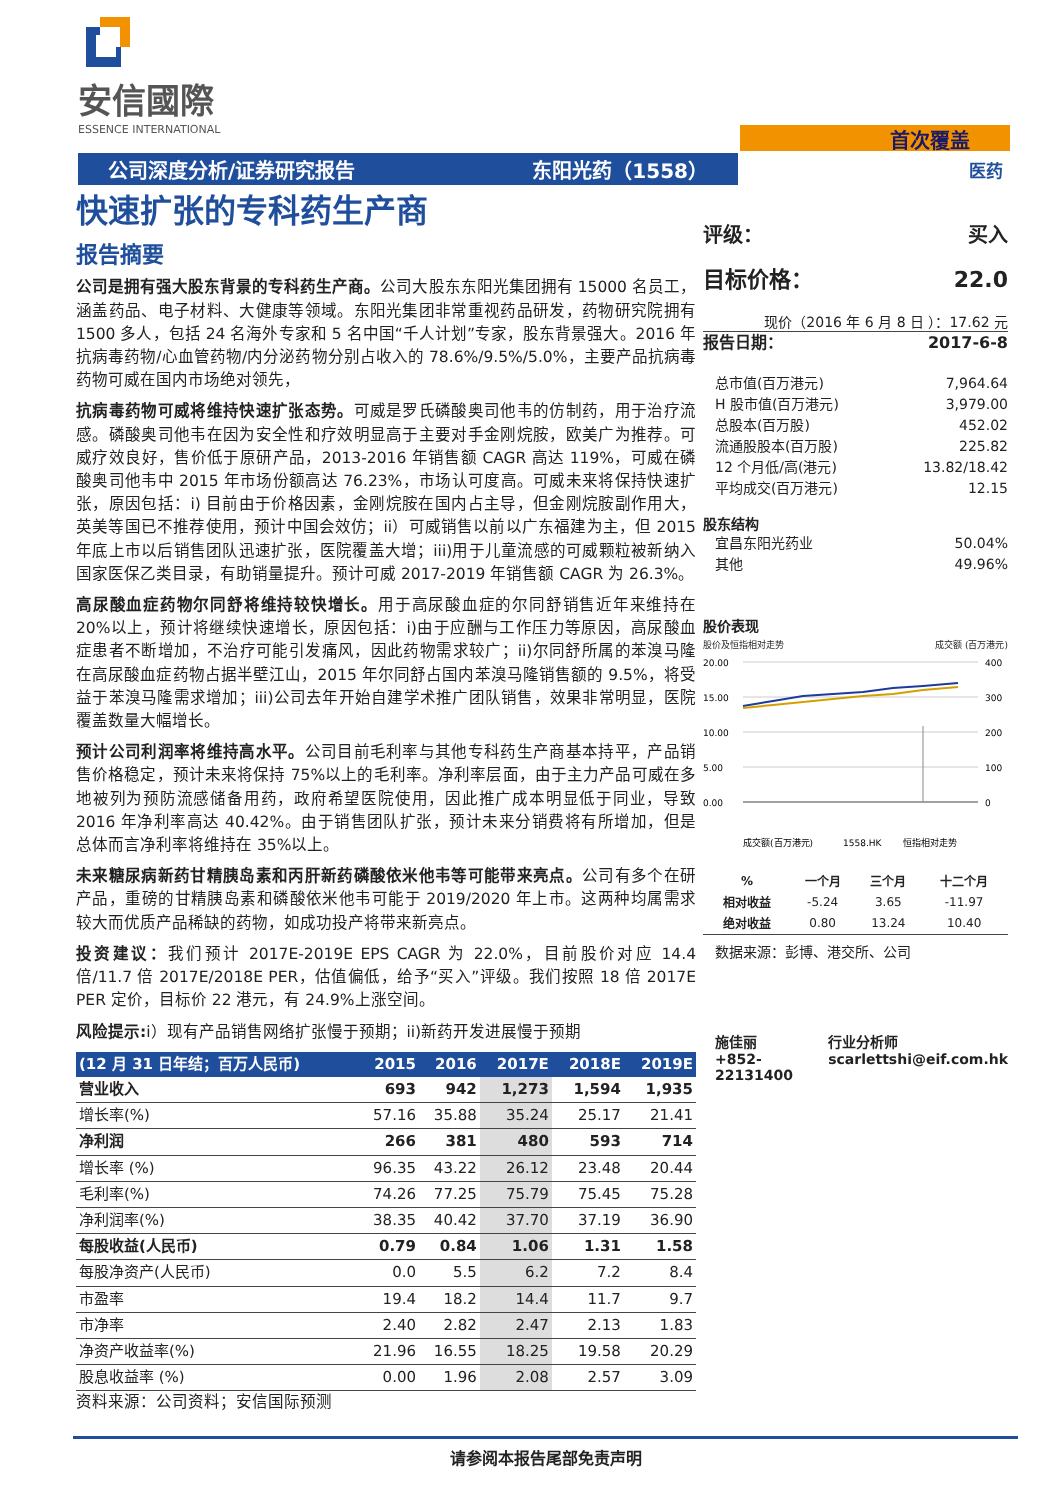安信國際
ESSENCE INTERNATIONAL
首次覆盖
公司深度分析/证券研究报告 东阳光药（1558） 医药
快速扩张的专科药生产商
报告摘要
公司是拥有强大股东背景的专科药生产商。公司大股东东阳光集团拥有 15000 名员工，涵盖药品、电子材料、大健康等领域。东阳光集团非常重视药品研发，药物研究院拥有 1500 多人，包括 24 名海外专家和 5 名中国“千人计划”专家，股东背景强大。2016 年抗病毒药物/心血管药物/内分泌药物分别占收入的 78.6%/9.5%/5.0%，主要产品抗病毒药物可威在国内市场绝对领先，
抗病毒药物可威将维持快速扩张态势。可威是罗氏磷酸奥司他韦的仿制药，用于治疗流感。磷酸奥司他韦在因为安全性和疗效明显高于主要对手金刚烷胺，欧美广为推荐。可威疗效良好，售价低于原研产品，2013-2016 年销售额 CAGR 高达 119%，可威在磷酸奥司他韦中 2015 年市场份额高达 76.23%，市场认可度高。可威未来将保持快速扩张，原因包括：i) 目前由于价格因素，金刚烷胺在国内占主导，但金刚烷胺副作用大，英美等国已不推荐使用，预计中国会效仿；ii）可威销售以前以广东福建为主，但 2015 年底上市以后销售团队迅速扩张，医院覆盖大增；iii)用于儿童流感的可威颗粒被新纳入国家医保乙类目录，有助销量提升。预计可威 2017-2019 年销售额 CAGR 为 26.3%。
高尿酸血症药物尔同舒将维持较快增长。用于高尿酸血症的尔同舒销售近年来维持在 20%以上，预计将继续快速增长，原因包括：i)由于应酬与工作压力等原因，高尿酸血症患者不断增加，不治疗可能引发痛风，因此药物需求较广；ii)尔同舒所属的苯溴马隆在高尿酸血症药物占据半壁江山，2015 年尔同舒占国内苯溴马隆销售额的 9.5%，将受益于苯溴马隆需求增加；iii)公司去年开始自建学术推广团队销售，效果非常明显，医院覆盖数量大幅增长。
预计公司利润率将维持高水平。公司目前毛利率与其他专科药生产商基本持平，产品销售价格稳定，预计未来将保持 75%以上的毛利率。净利率层面，由于主力产品可威在多地被列为预防流感储备用药，政府希望医院使用，因此推广成本明显低于同业，导致 2016 年净利率高达 40.42%。由于销售团队扩张，预计未来分销费将有所增加，但是总体而言净利率将维持在 35%以上。
未来糖尿病新药甘精胰岛素和丙肝新药磷酸依米他韦等可能带来亮点。公司有多个在研产品，重磅的甘精胰岛素和磷酸依米他韦可能于 2019/2020 年上市。这两种均属需求较大而优质产品稀缺的药物，如成功投产将带来新亮点。
投资建议：我们预计 2017E-2019E EPS CAGR 为 22.0%，目前股价对应 14.4 倍/11.7 倍 2017E/2018E PER，估值偏低，给予“买入”评级。我们按照 18 倍 2017E PER 定价，目标价 22 港元，有 24.9%上涨空间。
风险提示: i）现有产品销售网络扩张慢于预期；ii)新药开发进展慢于预期
| (12 月 31 日年结；百万人民币) | 2015 | 2016 | 2017E | 2018E | 2019E |
| --- | --- | --- | --- | --- | --- |
| 营业收入 | 693 | 942 | 1,273 | 1,594 | 1,935 |
| 增长率(%) | 57.16 | 35.88 | 35.24 | 25.17 | 21.41 |
| 净利润 | 266 | 381 | 480 | 593 | 714 |
| 增长率 (%) | 96.35 | 43.22 | 26.12 | 23.48 | 20.44 |
| 毛利率(%) | 74.26 | 77.25 | 75.79 | 75.45 | 75.28 |
| 净利润率(%) | 38.35 | 40.42 | 37.70 | 37.19 | 36.90 |
| 每股收益(人民币) | 0.79 | 0.84 | 1.06 | 1.31 | 1.58 |
| 每股净资产(人民币) | 0.0 | 5.5 | 6.2 | 7.2 | 8.4 |
| 市盈率 | 19.4 | 18.2 | 14.4 | 11.7 | 9.7 |
| 市净率 | 2.40 | 2.82 | 2.47 | 2.13 | 1.83 |
| 净资产收益率(%) | 21.96 | 16.55 | 18.25 | 19.58 | 20.29 |
| 股息收益率 (%) | 0.00 | 1.96 | 2.08 | 2.57 | 3.09 |
资料来源：公司资料；安信国际预测
评级： 买入
目标价格： 22.0
现价（2016 年 6 月 8 日 ）：17.62 元
报告日期： 2017-6-8
总市值(百万港元) 7,964.64
H 股市值(百万港元) 3,979.00
总股本(百万股) 452.02
流通股股本(百万股) 225.82
12 个月低/高(港元) 13.82/18.42
平均成交(百万港元) 12.15
股东结构
宜昌东阳光药业 50.04%
其他 49.96%
股价表现
股价及恒指相对走势 成交额 (百万港元)
20.00
15.00
10.00
5.00
0.00
400
300
200
100
0
成交额(百万港元)
1558.HK
恒指相对走势
| % | 一个月 | 三个月 | 十二个月 |
| --- | --- | --- | --- |
| 相对收益 | -5.24 | 3.65 | -11.97 |
| 绝对收益 | 0.80 | 13.24 | 10.40 |
数据来源：彭博、港交所、公司
施佳丽
+852-22131400
行业分析师
scarlettshi@eif.com.hk
请参阅本报告尾部免责声明